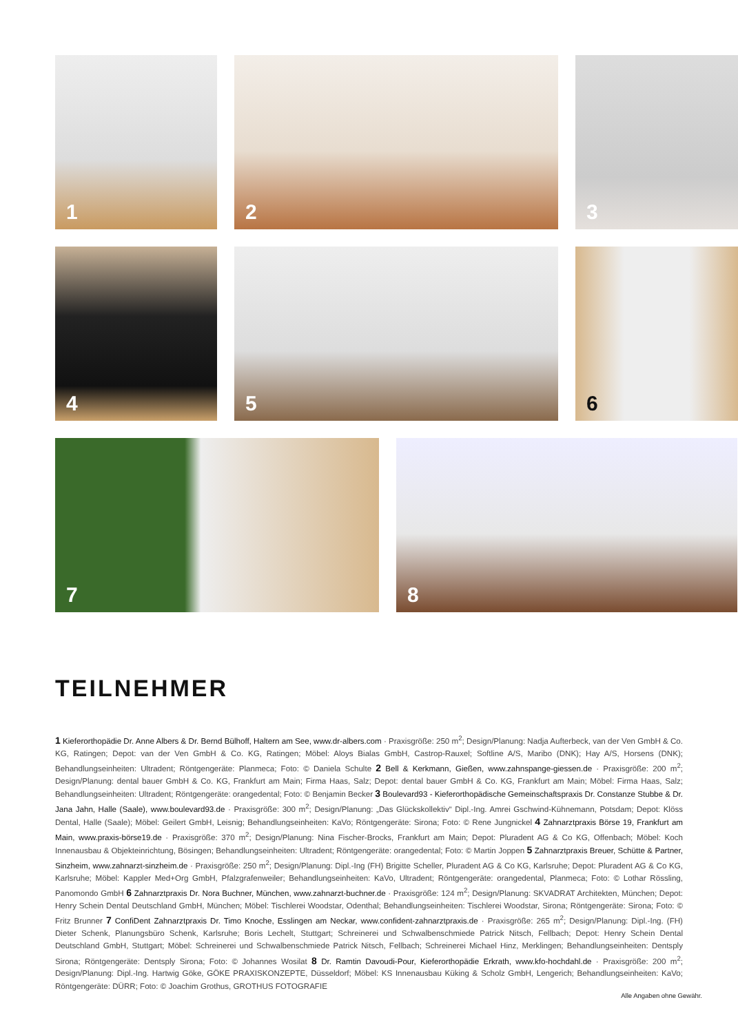1
2
3
4
5
6
7
8
TEILNEHMER
1 Kieferorthopädie Dr. Anne Albers & Dr. Bernd Bülhoff, Haltern am See, www.dr-albers.com · Praxisgröße: 250 m<sup>2</sup>; Design/Planung: Nadja Aufterbeck, van der Ven GmbH & Co. KG, Ratingen; Depot: van der Ven GmbH & Co. KG, Ratingen; Möbel: Aloys Bialas GmbH, Castrop-Rauxel; Softline A/S, Maribo (DNK); Hay A/S, Horsens (DNK); Behandlungseinheiten: Ultradent; Röntgengeräte: Planmeca; Foto: © Daniela Schulte 2 Bell & Kerkmann, Gießen, www.zahnspange-giessen.de · Praxisgröße: 200 m<sup>2</sup>; Design/Planung: dental bauer GmbH & Co. KG, Frankfurt am Main; Firma Haas, Salz; Depot: dental bauer GmbH & Co. KG, Frankfurt am Main; Möbel: Firma Haas, Salz; Behandlungseinheiten: Ultradent; Röntgengeräte: orangedental; Foto: © Benjamin Becker 3 Boulevard93 - Kieferorthopädische Gemeinschaftspraxis Dr. Constanze Stubbe & Dr. Jana Jahn, Halle (Saale), www.boulevard93.de · Praxisgröße: 300 m<sup>2</sup>; Design/Planung: „Das Glückskollektiv“ Dipl.-Ing. Amrei Gschwind-Kühnemann, Potsdam; Depot: Klöss Dental, Halle (Saale); Möbel: Geilert GmbH, Leisnig; Behandlungseinheiten: KaVo; Röntgengeräte: Sirona; Foto: © Rene Jungnickel 4 Zahnarztpraxis Börse 19, Frankfurt am Main, www.praxis-börse19.de · Praxisgröße: 370 m<sup>2</sup>; Design/Planung: Nina Fischer-Brocks, Frankfurt am Main; Depot: Pluradent AG & Co KG, Offenbach; Möbel: Koch Innenausbau & Objekteinrichtung, Bösingen; Behandlungseinheiten: Ultradent; Röntgengeräte: orangedental; Foto: © Martin Joppen 5 Zahnarztpraxis Breuer, Schütte & Partner, Sinzheim, www.zahnarzt-sinzheim.de · Praxisgröße: 250 m<sup>2</sup>; Design/Planung: Dipl.-Ing (FH) Brigitte Scheller, Pluradent AG & Co KG, Karlsruhe; Depot: Pluradent AG & Co KG, Karlsruhe; Möbel: Kappler Med+Org GmbH, Pfalzgrafenweiler; Behandlungseinheiten: KaVo, Ultradent; Röntgengeräte: orangedental, Planmeca; Foto: © Lothar Rössling, Panomondo GmbH 6 Zahnarztpraxis Dr. Nora Buchner, München, www.zahnarzt-buchner.de · Praxisgröße: 124 m<sup>2</sup>; Design/Planung: SKVADRAT Architekten, München; Depot: Henry Schein Dental Deutschland GmbH, München; Möbel: Tischlerei Woodstar, Odenthal; Behandlungseinheiten: Tischlerei Woodstar, Sirona; Röntgengeräte: Sirona; Foto: © Fritz Brunner 7 ConfiDent Zahnarztpraxis Dr. Timo Knoche, Esslingen am Neckar, www.confident-zahnarztpraxis.de · Praxisgröße: 265 m<sup>2</sup>; Design/Planung: Dipl.-Ing. (FH) Dieter Schenk, Planungsbüro Schenk, Karlsruhe; Boris Lechelt, Stuttgart; Schreinerei und Schwalbenschmiede Patrick Nitsch, Fellbach; Depot: Henry Schein Dental Deutschland GmbH, Stuttgart; Möbel: Schreinerei und Schwalbenschmiede Patrick Nitsch, Fellbach; Schreinerei Michael Hinz, Merklingen; Behandlungseinheiten: Dentsply Sirona; Röntgengeräte: Dentsply Sirona; Foto: © Johannes Wosilat 8 Dr. Ramtin Davoudi-Pour, Kieferorthopädie Erkrath, www.kfo-hochdahl.de · Praxisgröße: 200 m<sup>2</sup>; Design/Planung: Dipl.-Ing. Hartwig Göke, GÖKE PRAXISKONZEPTE, Düsseldorf; Möbel: KS Innenausbau Küking & Scholz GmbH, Lengerich; Behandlungseinheiten: KaVo; Röntgengeräte: DÜRR; Foto: © Joachim Grothus, GROTHUS FOTOGRAFIE
Alle Angaben ohne Gewähr.